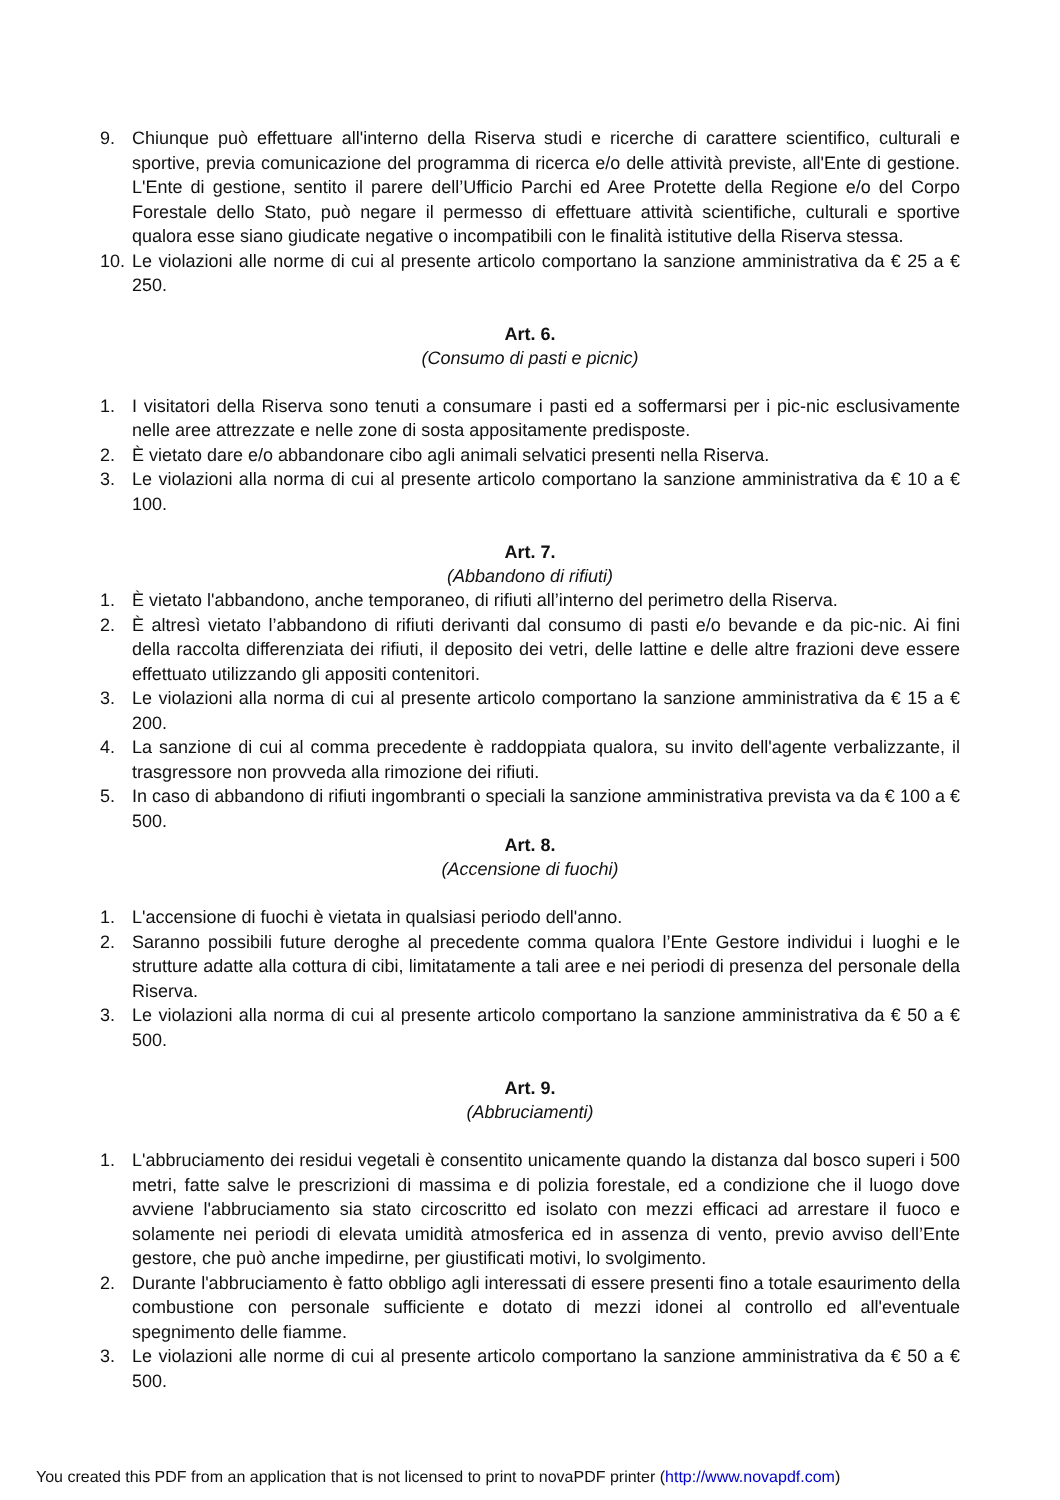9. Chiunque può effettuare all'interno della Riserva studi e ricerche di carattere scientifico, culturali e sportive, previa comunicazione del programma di ricerca e/o delle attività previste, all'Ente di gestione. L'Ente di gestione, sentito il parere dell’Ufficio Parchi ed Aree Protette della Regione e/o del Corpo Forestale dello Stato, può negare il permesso di effettuare attività scientifiche, culturali e sportive qualora esse siano giudicate negative o incompatibili con le finalità istitutive della Riserva stessa.
10. Le violazioni alle norme di cui al presente articolo comportano la sanzione amministrativa da € 25 a € 250.
Art. 6.
(Consumo di pasti e picnic)
1. I visitatori della Riserva sono tenuti a consumare i pasti ed a soffermarsi per i pic-nic esclusivamente nelle aree attrezzate e nelle zone di sosta appositamente predisposte.
2. È vietato dare e/o abbandonare cibo agli animali selvatici presenti nella Riserva.
3. Le violazioni alla norma di cui al presente articolo comportano la sanzione amministrativa da € 10 a € 100.
Art. 7.
(Abbandono di rifiuti)
1. È vietato l'abbandono, anche temporaneo, di rifiuti all’interno del perimetro della Riserva.
2. È altresì vietato l’abbandono di rifiuti derivanti dal consumo di pasti e/o bevande e da pic-nic. Ai fini della raccolta differenziata dei rifiuti, il deposito dei vetri, delle lattine e delle altre frazioni deve essere effettuato utilizzando gli appositi contenitori.
3. Le violazioni alla norma di cui al presente articolo comportano la sanzione amministrativa da € 15 a € 200.
4. La sanzione di cui al comma precedente è raddoppiata qualora, su invito dell'agente verbalizzante, il trasgressore non provveda alla rimozione dei rifiuti.
5. In caso di abbandono di rifiuti ingombranti o speciali la sanzione amministrativa prevista va da € 100 a € 500.
Art. 8.
(Accensione di fuochi)
1. L'accensione di fuochi è vietata in qualsiasi periodo dell'anno.
2. Saranno possibili future deroghe al precedente comma qualora l’Ente Gestore individui i luoghi e le strutture adatte alla cottura di cibi, limitatamente a tali aree e nei periodi di presenza del personale della Riserva.
3. Le violazioni alla norma di cui al presente articolo comportano la sanzione amministrativa da € 50 a € 500.
Art. 9.
(Abbruciamenti)
1. L'abbruciamento dei residui vegetali è consentito unicamente quando la distanza dal bosco superi i 500 metri, fatte salve le prescrizioni di massima e di polizia forestale, ed a condizione che il luogo dove avviene l'abbruciamento sia stato circoscritto ed isolato con mezzi efficaci ad arrestare il fuoco e solamente nei periodi di elevata umidità atmosferica ed in assenza di vento, previo avviso dell’Ente gestore, che può anche impedirne, per giustificati motivi, lo svolgimento.
2. Durante l'abbruciamento è fatto obbligo agli interessati di essere presenti fino a totale esaurimento della combustione con personale sufficiente e dotato di mezzi idonei al controllo ed all'eventuale spegnimento delle fiamme.
3. Le violazioni alle norme di cui al presente articolo comportano la sanzione amministrativa da € 50 a € 500.
You created this PDF from an application that is not licensed to print to novaPDF printer (http://www.novapdf.com)